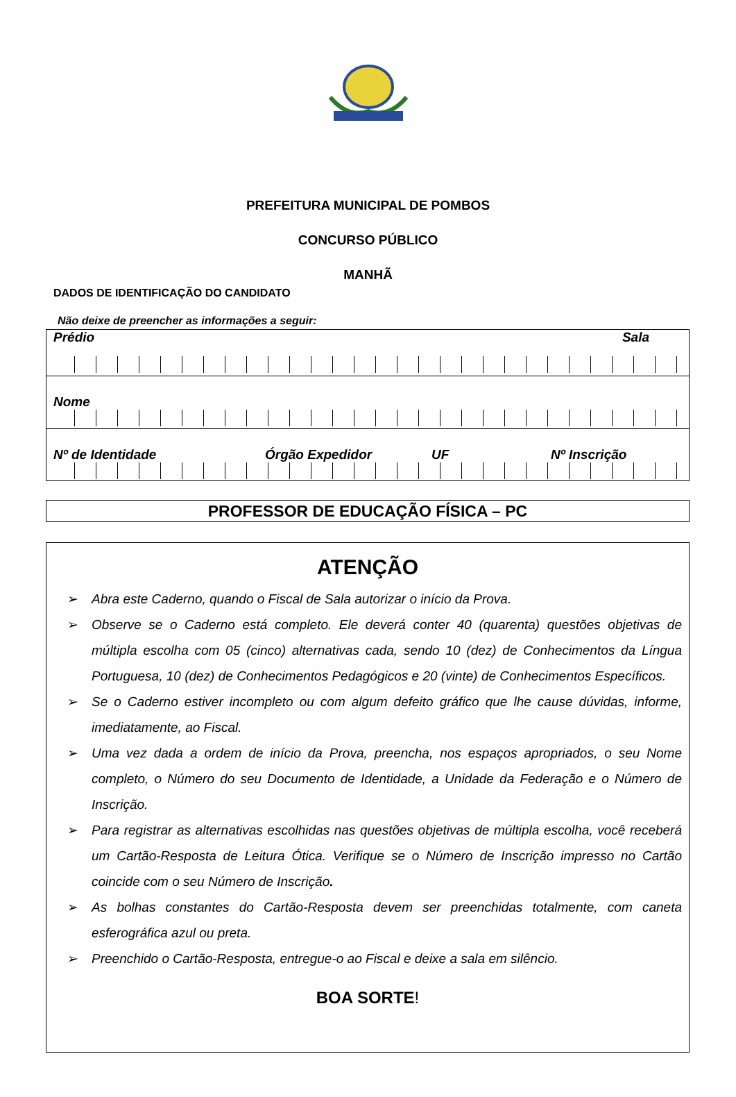PREFEITURA MUNICIPAL DE POMBOS
CONCURSO PÚBLICO
MANHÃ
DADOS DE IDENTIFICAÇÃO DO CANDIDATO
Não deixe de preencher as informações a seguir:
Prédio Sala
Nome
Nº de Identidade Órgão Expedidor UF Nº Inscrição
PROFESSOR DE EDUCAÇÃO FÍSICA – PC
ATENÇÃO
➢ Abra este Caderno, quando o Fiscal de Sala autorizar o início da Prova.
➢ Observe se o Caderno está completo. Ele deverá conter 40 (quarenta) questões objetivas de múltipla escolha com 05 (cinco) alternativas cada, sendo 10 (dez) de Conhecimentos da Língua Portuguesa, 10 (dez) de Conhecimentos Pedagógicos e 20 (vinte) de Conhecimentos Específicos.
➢ Se o Caderno estiver incompleto ou com algum defeito gráfico que lhe cause dúvidas, informe, imediatamente, ao Fiscal.
➢ Uma vez dada a ordem de início da Prova, preencha, nos espaços apropriados, o seu Nome completo, o Número do seu Documento de Identidade, a Unidade da Federação e o Número de Inscrição.
➢ Para registrar as alternativas escolhidas nas questões objetivas de múltipla escolha, você receberá um Cartão-Resposta de Leitura Ótica. Verifique se o Número de Inscrição impresso no Cartão coincide com o seu Número de Inscrição.
➢ As bolhas constantes do Cartão-Resposta devem ser preenchidas totalmente, com caneta esferográfica azul ou preta.
➢ Preenchido o Cartão-Resposta, entregue-o ao Fiscal e deixe a sala em silêncio.
BOA SORTE!